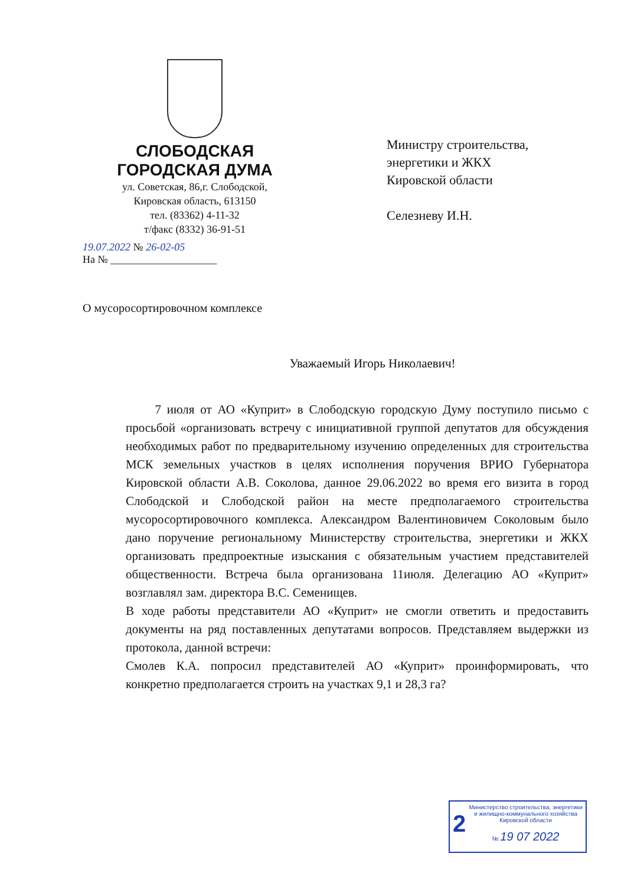СЛОБОДСКАЯ
ГОРОДСКАЯ ДУМА
ул. Советская, 86,г. Слободской,
Кировская область, 613150
тел. (83362) 4-11-32
т/факс (8332) 36-91-51
Министру строительства,
энергетики и ЖКХ
Кировской области
Селезневу И.Н.
19.07.2022 № 26-02-05
На № ____________________
О мусоросортировочном комплексе
Уважаемый Игорь Николаевич!
7 июля от АО «Куприт» в Слободскую городскую Думу поступило письмо с просьбой «организовать встречу с инициативной группой депутатов для обсуждения необходимых работ по предварительному изучению определенных для строительства МСК земельных участков в целях исполнения поручения ВРИО Губернатора Кировской области А.В. Соколова, данное 29.06.2022 во время его визита в город Слободской и Слободской район на месте предполагаемого строительства мусоросортировочного комплекса. Александром Валентиновичем Соколовым было дано поручение региональному Министерству строительства, энергетики и ЖКХ организовать предпроектные изыскания с обязательным участием представителей общественности. Встреча была организована 11июля. Делегацию АО «Куприт» возглавлял зам. директора В.С. Семенищев.
В ходе работы представители АО «Куприт» не смогли ответить и предоставить документы на ряд поставленных депутатами вопросов. Представляем выдержки из протокола, данной встречи:
Смолев К.А. попросил представителей АО «Куприт» проинформировать, что конкретно предполагается строить на участках 9,1 и 28,3 га?
2
Министерство строительства, энергетики и жилищно-коммунального хозяйства Кировской области
№ 19 07 2022